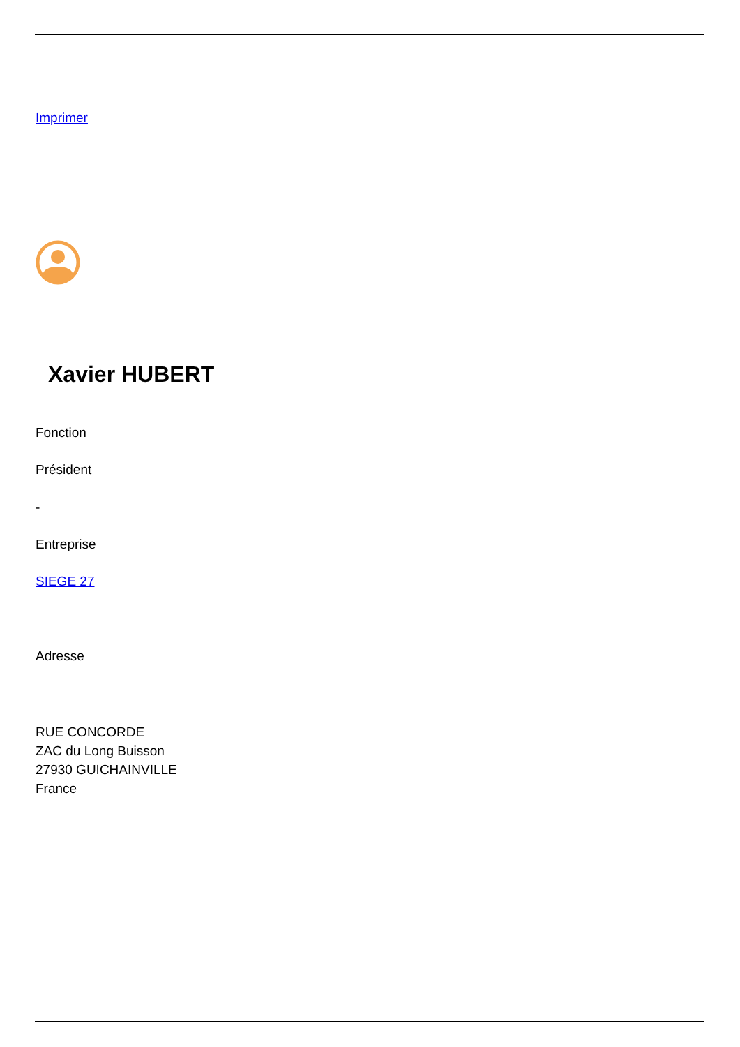Imprimer
Xavier HUBERT
Fonction
Président
-
Entreprise
SIEGE 27
Adresse
RUE CONCORDE
ZAC du Long Buisson
27930 GUICHAINVILLE
France